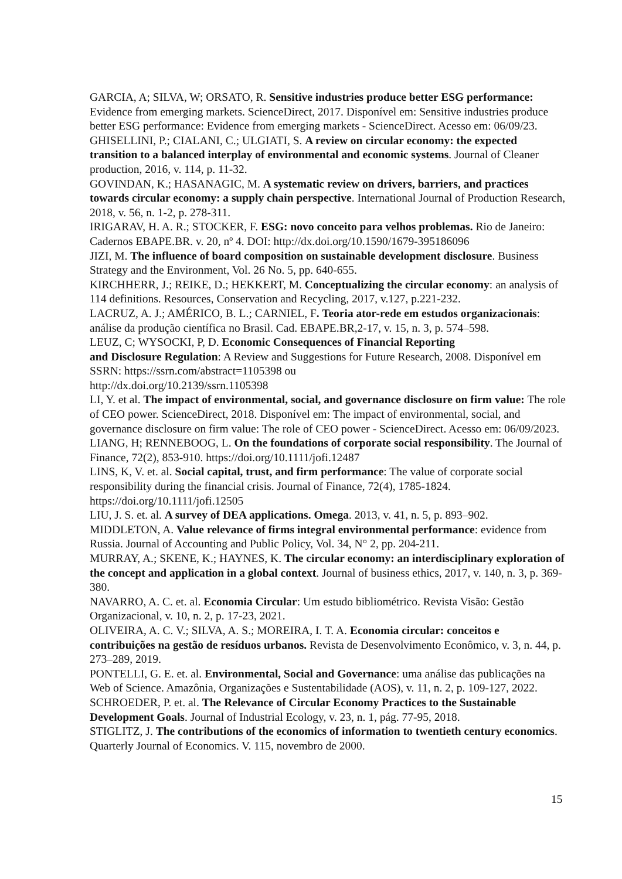GARCIA, A; SILVA, W; ORSATO, R. Sensitive industries produce better ESG performance: Evidence from emerging markets. ScienceDirect, 2017. Disponível em: Sensitive industries produce better ESG performance: Evidence from emerging markets - ScienceDirect. Acesso em: 06/09/23.
GHISELLINI, P.; CIALANI, C.; ULGIATI, S. A review on circular economy: the expected transition to a balanced interplay of environmental and economic systems. Journal of Cleaner production, 2016, v. 114, p. 11-32.
GOVINDAN, K.; HASANAGIC, M. A systematic review on drivers, barriers, and practices towards circular economy: a supply chain perspective. International Journal of Production Research, 2018, v. 56, n. 1-2, p. 278-311.
IRIGARAV, H. A. R.; STOCKER, F. ESG: novo conceito para velhos problemas. Rio de Janeiro: Cadernos EBAPE.BR. v. 20, nº 4. DOI: http://dx.doi.org/10.1590/1679-395186096
JIZI, M. The influence of board composition on sustainable development disclosure. Business Strategy and the Environment, Vol. 26 No. 5, pp. 640-655.
KIRCHHERR, J.; REIKE, D.; HEKKERT, M. Conceptualizing the circular economy: an analysis of 114 definitions. Resources, Conservation and Recycling, 2017, v.127, p.221-232.
LACRUZ, A. J.; AMÉRICO, B. L.; CARNIEL, F. Teoria ator-rede em estudos organizacionais: análise da produção científica no Brasil. Cad. EBAPE.BR,2-17, v. 15, n. 3, p. 574–598.
LEUZ, C; WYSOCKI, P, D. Economic Consequences of Financial Reporting
and Disclosure Regulation: A Review and Suggestions for Future Research, 2008. Disponível em SSRN: https://ssrn.com/abstract=1105398 ou
http://dx.doi.org/10.2139/ssrn.1105398
LI, Y. et al. The impact of environmental, social, and governance disclosure on firm value: The role of CEO power. ScienceDirect, 2018. Disponível em: The impact of environmental, social, and governance disclosure on firm value: The role of CEO power - ScienceDirect. Acesso em: 06/09/2023.
LIANG, H; RENNEBOOG, L. On the foundations of corporate social responsibility. The Journal of Finance, 72(2), 853-910. https://doi.org/10.1111/jofi.12487
LINS, K, V. et. al. Social capital, trust, and firm performance: The value of corporate social responsibility during the financial crisis. Journal of Finance, 72(4), 1785-1824. https://doi.org/10.1111/jofi.12505
LIU, J. S. et. al. A survey of DEA applications. Omega. 2013, v. 41, n. 5, p. 893–902.
MIDDLETON, A. Value relevance of firms integral environmental performance: evidence from Russia. Journal of Accounting and Public Policy, Vol. 34, N° 2, pp. 204-211.
MURRAY, A.; SKENE, K.; HAYNES, K. The circular economy: an interdisciplinary exploration of the concept and application in a global context. Journal of business ethics, 2017, v. 140, n. 3, p. 369-380.
NAVARRO, A. C. et. al. Economia Circular: Um estudo bibliométrico. Revista Visão: Gestão Organizacional, v. 10, n. 2, p. 17-23, 2021.
OLIVEIRA, A. C. V.; SILVA, A. S.; MOREIRA, I. T. A. Economia circular: conceitos e contribuições na gestão de resíduos urbanos. Revista de Desenvolvimento Econômico, v. 3, n. 44, p. 273–289, 2019.
PONTELLI, G. E. et. al. Environmental, Social and Governance: uma análise das publicações na Web of Science. Amazônia, Organizações e Sustentabilidade (AOS), v. 11, n. 2, p. 109-127, 2022.
SCHROEDER, P. et. al. The Relevance of Circular Economy Practices to the Sustainable Development Goals. Journal of Industrial Ecology, v. 23, n. 1, pág. 77-95, 2018.
STIGLITZ, J. The contributions of the economics of information to twentieth century economics. Quarterly Journal of Economics. V. 115, novembro de 2000.
15